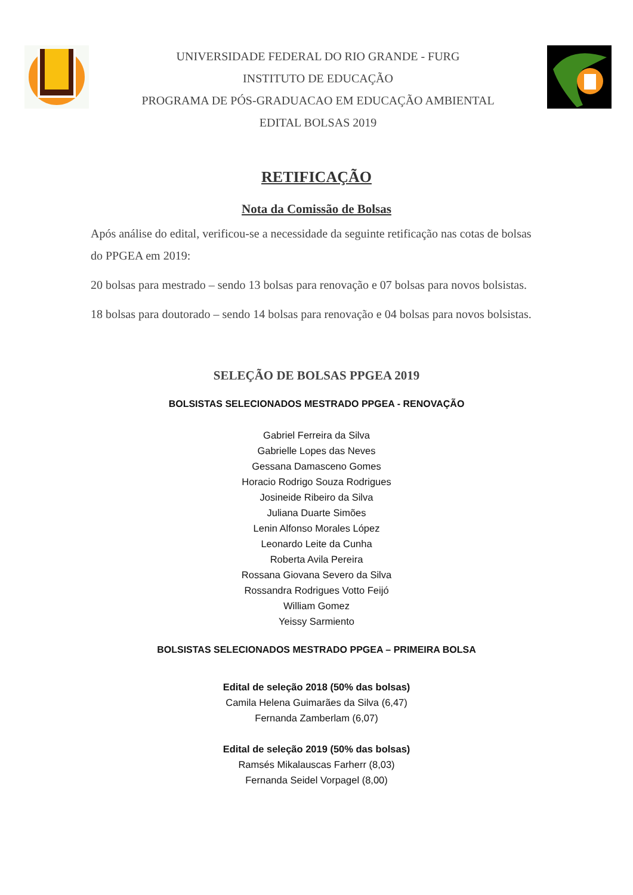UNIVERSIDADE FEDERAL DO RIO GRANDE - FURG
INSTITUTO DE EDUCAÇÃO
PROGRAMA DE PÓS-GRADUACAO EM EDUCAÇÃO AMBIENTAL
EDITAL BOLSAS 2019
RETIFICAÇÃO
Nota da Comissão de Bolsas
Após análise do edital, verificou-se a necessidade da seguinte retificação nas cotas de bolsas do PPGEA em 2019:
20 bolsas para mestrado – sendo 13 bolsas para renovação e 07 bolsas para novos bolsistas.
18 bolsas para doutorado – sendo 14 bolsas para renovação e 04 bolsas para novos bolsistas.
SELEÇÃO DE BOLSAS PPGEA 2019
BOLSISTAS SELECIONADOS MESTRADO PPGEA - RENOVAÇÃO
Gabriel Ferreira da Silva
Gabrielle Lopes das Neves
Gessana Damasceno Gomes
Horacio Rodrigo Souza Rodrigues
Josineide Ribeiro da Silva
Juliana Duarte Simões
Lenin Alfonso Morales López
Leonardo Leite da Cunha
Roberta Avila Pereira
Rossana Giovana Severo da Silva
Rossandra Rodrigues Votto Feijó
William Gomez
Yeissy Sarmiento
BOLSISTAS SELECIONADOS MESTRADO PPGEA – PRIMEIRA BOLSA
Edital de seleção 2018 (50% das bolsas)
Camila Helena Guimarães da Silva (6,47)
Fernanda Zamberlam (6,07)
Edital de seleção 2019 (50% das bolsas)
Ramsés Mikalauscas Farherr (8,03)
Fernanda Seidel Vorpagel (8,00)